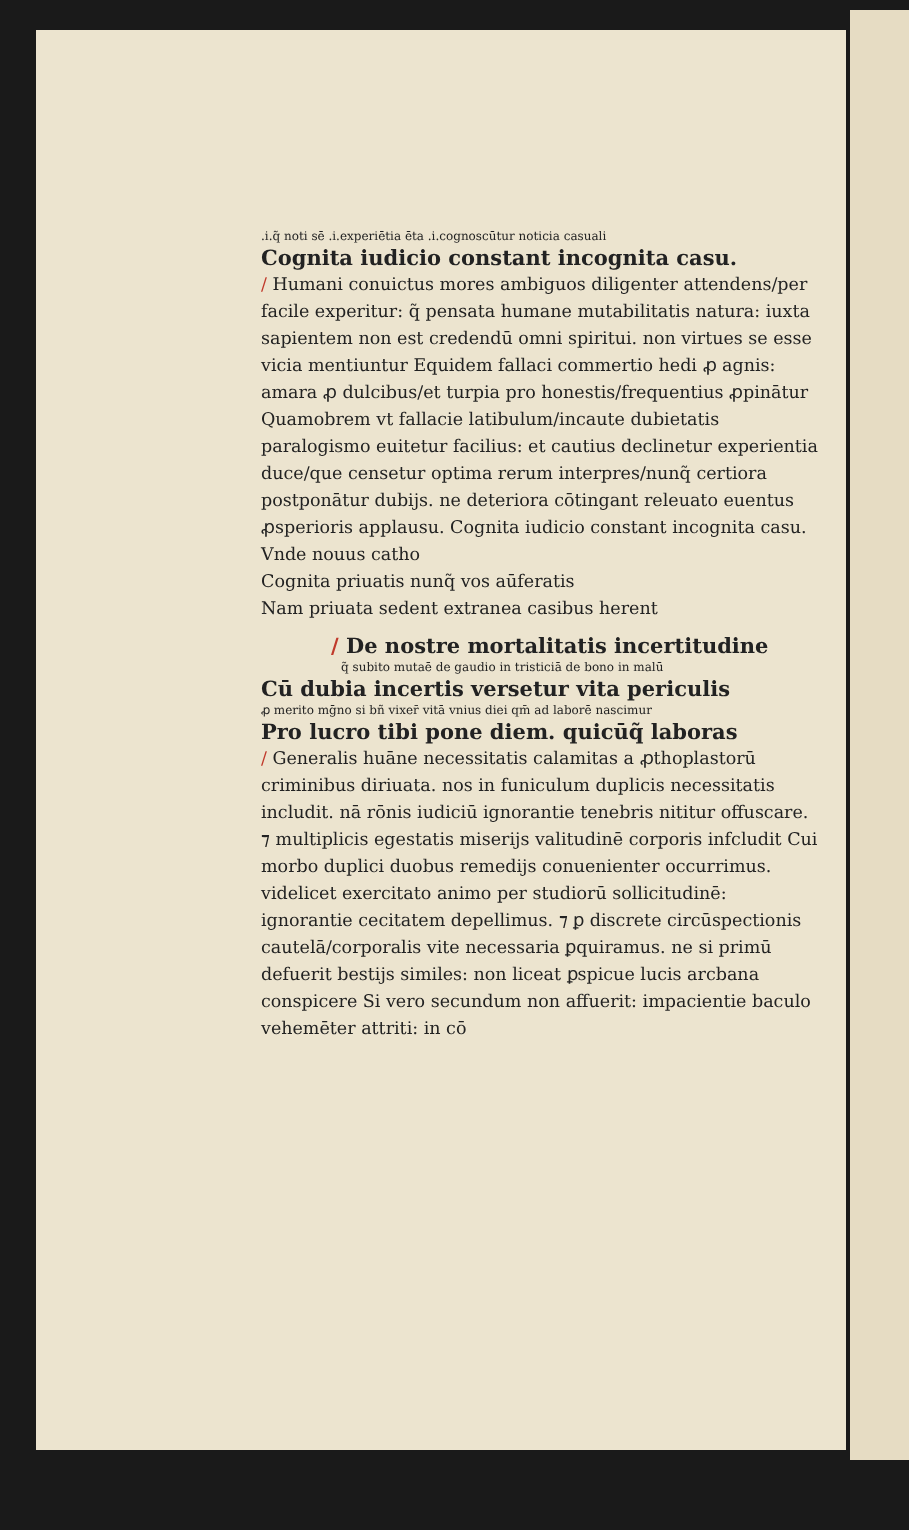.i.q̃ noti sē .i.experiētia ēta .i.cognoscūtur noticia casuali
Cognita iudicio constant incognita casu.
/ Humani conuictus mores ambiguos diligenter attendens/per facile experitur: q̃ pensata humane mutabilitatis natura: iuxta sapientem non est credendū omni spiritui. non virtues se esse vicia mentiuntur Equidem fallaci commertio hedi ꝓ agnis: amara ꝓ dulcibus/et turpia pro honestis/frequentius ꝓpinātur Quamobrem vt fallacie latibulum/incaute dubietatis paralogismo euitetur facilius: et cautius declinetur experientia duce/que censetur optima rerum interpres/nunq̃ certiora postponātur dubijs. ne deteriora cōtingant releuato euentus ꝓsperioris applausu. Cognita iudicio constant incognita casu. Vnde nouus catho
Cognita priuatis nunq̃ vos aūferatis
Nam priuata sedent extranea casibus herent
/ De nostre mortalitatis incertitudine
q̃ subito mutaē de gaudio in tristiciā de bono in malū
Cū dubia incertis versetur vita periculis
ꝓ merito mḡno si bñ vixer̄ vitā vnius diei qm̄ ad laborē nascimur
Pro lucro tibi pone diem. quicūq̃ laboras
/ Generalis huāne necessitatis calamitas a ꝓthoplastorū criminibus diriuata. nos in funiculum duplicis necessitatis includit. nā rōnis iudiciū ignorantie tenebris nititur offuscare. ⁊ multiplicis egestatis miserijs valitudinē corporis infcludit Cui morbo duplici duobus remedijs conuenienter occurrimus. videlicet exercitato animo per studiorū sollicitudinē: ignorantie cecitatem depellimus. ⁊ ꝑ discrete circūspectionis cautelā/corporalis vite necessaria ꝑquiramus. ne si primū defuerit bestijs similes: non liceat ꝑspicue lucis arcbana conspicere Si vero secundum non affuerit: impacientie baculo vehemēter attriti: in cō